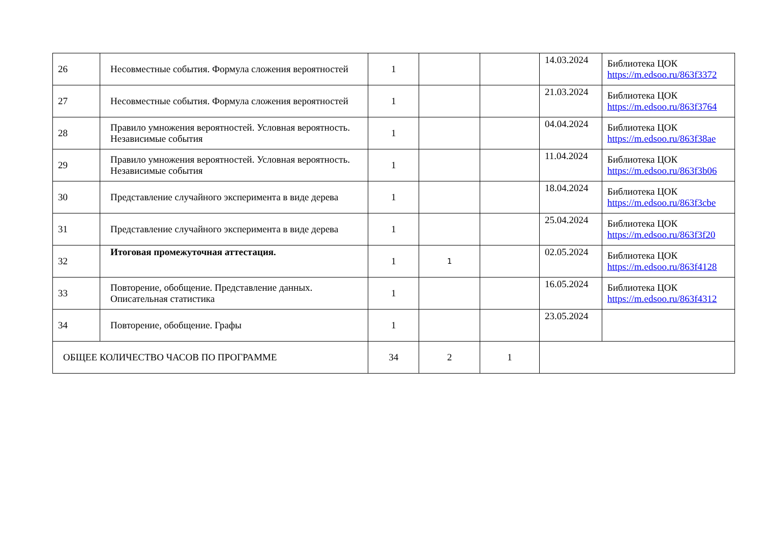| 26 | Несовместные события. Формула сложения вероятностей | 1 | | | 14.03.2024 | Библиотека ЦОК https://m.edsoo.ru/863f3372 |
| 27 | Несовместные события. Формула сложения вероятностей | 1 | | | 21.03.2024 | Библиотека ЦОК https://m.edsoo.ru/863f3764 |
| 28 | Правило умножения вероятностей. Условная вероятность. Независимые события | 1 | | | 04.04.2024 | Библиотека ЦОК https://m.edsoo.ru/863f38ae |
| 29 | Правило умножения вероятностей. Условная вероятность. Независимые события | 1 | | | 11.04.2024 | Библиотека ЦОК https://m.edsoo.ru/863f3b06 |
| 30 | Представление случайного эксперимента в виде дерева | 1 | | | 18.04.2024 | Библиотека ЦОК https://m.edsoo.ru/863f3cbe |
| 31 | Представление случайного эксперимента в виде дерева | 1 | | | 25.04.2024 | Библиотека ЦОК https://m.edsoo.ru/863f3f20 |
| 32 | Итоговая промежуточная аттестация. | 1 | 1 | | 02.05.2024 | Библиотека ЦОК https://m.edsoo.ru/863f4128 |
| 33 | Повторение, обобщение. Представление данных. Описательная статистика | 1 | | | 16.05.2024 | Библиотека ЦОК https://m.edsoo.ru/863f4312 |
| 34 | Повторение, обобщение. Графы | 1 | | | 23.05.2024 | |
| ОБЩЕЕ КОЛИЧЕСТВО ЧАСОВ ПО ПРОГРАММЕ | | 34 | 2 | 1 | | |